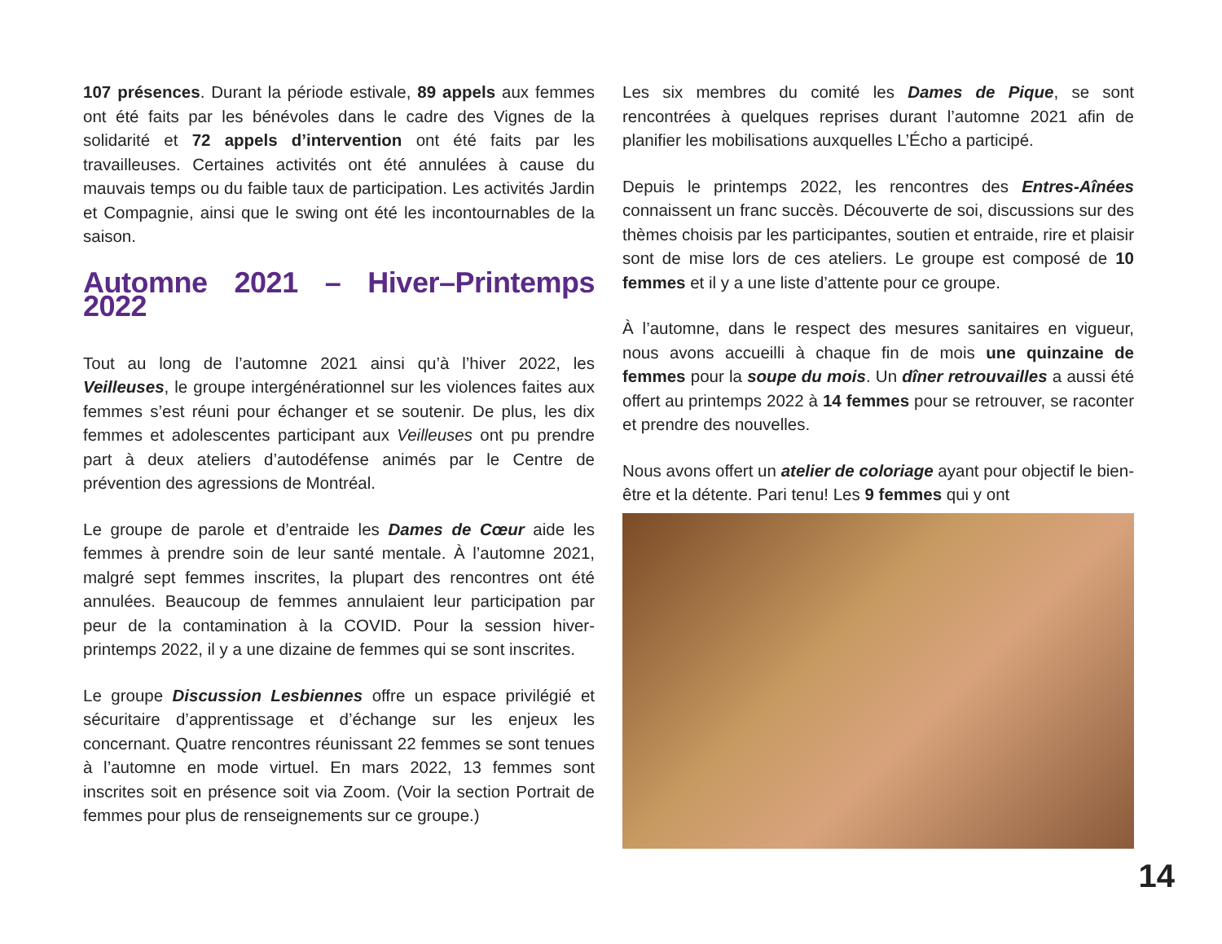107 présences. Durant la période estivale, 89 appels aux femmes ont été faits par les bénévoles dans le cadre des Vignes de la solidarité et 72 appels d’intervention ont été faits par les travailleuses. Certaines activités ont été annulées à cause du mauvais temps ou du faible taux de participation. Les activités Jardin et Compagnie, ainsi que le swing ont été les incontournables de la saison.
Automne 2021 – Hiver–Printemps 2022
Tout au long de l’automne 2021 ainsi qu’à l’hiver 2022, les Veilleuses, le groupe intergénérationnel sur les violences faites aux femmes s’est réuni pour échanger et se soutenir. De plus, les dix femmes et adolescentes participant aux Veilleuses ont pu prendre part à deux ateliers d’autodéfense animés par le Centre de prévention des agressions de Montréal.
Le groupe de parole et d’entraide les Dames de Cœur aide les femmes à prendre soin de leur santé mentale. À l’automne 2021, malgré sept femmes inscrites, la plupart des rencontres ont été annulées. Beaucoup de femmes annulaient leur participation par peur de la contamination à la COVID. Pour la session hiver-printemps 2022, il y a une dizaine de femmes qui se sont inscrites.
Le groupe Discussion Lesbiennes offre un espace privilégié et sécuritaire d’apprentissage et d’échange sur les enjeux les concernant. Quatre rencontres réunissant 22 femmes se sont tenues à l’automne en mode virtuel. En mars 2022, 13 femmes sont inscrites soit en présence soit via Zoom. (Voir la section Portrait de femmes pour plus de renseignements sur ce groupe.)
Les six membres du comité les Dames de Pique, se sont rencontrées à quelques reprises durant l’automne 2021 afin de planifier les mobilisations auxquelles L’Écho a participé.
Depuis le printemps 2022, les rencontres des Entres-Aînées connaissent un franc succès. Découverte de soi, discussions sur des thèmes choisis par les participantes, soutien et entraide, rire et plaisir sont de mise lors de ces ateliers. Le groupe est composé de 10 femmes et il y a une liste d’attente pour ce groupe.
À l’automne, dans le respect des mesures sanitaires en vigueur, nous avons accueilli à chaque fin de mois une quinzaine de femmes pour la soupe du mois. Un dîner retrouvailles a aussi été offert au printemps 2022 à 14 femmes pour se retrouver, se raconter et prendre des nouvelles.
Nous avons offert un atelier de coloriage ayant pour objectif le bien-être et la détente. Pari tenu! Les 9 femmes qui y ont
14